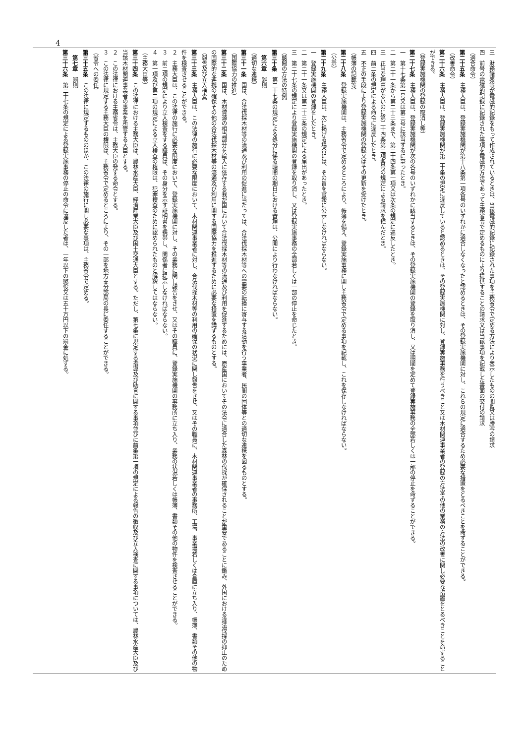4
三　財務諸表等が電磁的記録をもって作成されているときは、当該電磁的記録に記録された事項を主務省令で定める方法により表示したものの閲覧又は謄写の請求
四　前号の電磁的記録に記録された事項を電磁的方法であって主務省令で定めるものにより提供することの請求又は当該事項を記載した書面の交付の請求
（適合命令）
第二十五条　主務大臣は、登録実施機関が第十八条第一項各号のいずれかに適合しなくなったと認めるときは、その登録実施機関に対し、これらの規定に適合するため必要な措置をとるべきことを命ずることができる。
（改善命令）
第二十六条　主務大臣は、登録実施機関が第二十条の規定に違反していると認めるときは、その登録実施機関に対し、登録実施事務を行うべきこと又は木材関連事業者の登録の方法その他の業務の方法の改善に関し必要な措置をとるべきことを命ずることができる。
（登録実施機関の登録の取消し等）
第二十七条　主務大臣は、登録実施機関が次の各号のいずれかに該当するときは、その登録実施機関の登録を取り消し、又は期間を定めて登録実施事務の全部若しくは一部の停止を命ずることができる。
一　第十七条第一号又は第三号に該当するに至ったとき。
二　第二十一条から第二十三条まで、第二十四条第一項又は次条の規定に違反したとき。
三　正当な理由がないのに第二十四条第二項各号の規定による請求を拒んだとき。
四　前二条の規定による命令に違反したとき。
五　不正の手段により登録実施機関の登録又はその更新を受けたとき。
（帳簿の記載等）
第二十八条　登録実施機関は、主務省令で定めるところにより、帳簿を備え、登録実施事務に関し主務省令で定める事項を記載し、これを保存しなければならない。
（公示）
第二十九条　主務大臣は、次に掲げる場合には、その旨を官報に公示しなければならない。
一　登録実施機関の登録をしたとき。
二　第二十一条又は第二十三条の規定による届出があったとき。
三　第二十七条の規定により登録実施機関の登録を取り消し、又は登録実施事務の全部若しくは一部の停止を命じたとき。
（聴聞の方法の特例）
第三十条　第二十七条の規定による処分に係る聴聞の期日における審理は、公開により行わなければならない。
第六章　雑則
（適切な連携）
第三十一条　国は、合法伐採木材等の流通及び利用の促進に当たっては、合法伐採木材等への需要の転換に寄与する活動を行う事業者、民間の団体等との適切な連携を図るものとする。
（国際協力の推進）
第三十二条　国は、木材資源の相当部分を輸入に依存する我が国において合法伐採木材等の流通及び利用を促進するためには、原産国においてその法令に適合した森林の伐採が確保されることが重要であることに鑑み、外国における違法伐採の抑止のための国際的な連携の確保その他の合法伐採木材等の流通及び利用に関する国際協力を推進するために必要な措置を講ずるものとする。
（報告及び立入検査）
第三十三条　主務大臣は、この法律の施行に必要な限度において、木材関連事業者に対し、合法伐採木材等の利用の確保の状況に関し報告をさせ、又はその職員に、木材関連事業者の事務所、工場、事業場若しくは倉庫に立ち入り、帳簿、書類その他の物件を検査させることができる。
２　主務大臣は、この法律の施行に必要な限度において、登録実施機関に対し、その業務に関し報告をさせ、又はその職員に、登録実施機関の事務所に立ち入り、業務の状況若しくは帳簿、書類その他の物件を検査させることができる。
３　前二項の規定により立入検査をする職員は、その身分を示す証明書を携帯し、関係者に提示しなければならない。
４　第一項及び第二項の規定による立入検査の権限は、犯罪捜査のために認められたものと解釈してはならない。
（主務大臣等）
第三十四条　この法律における主務大臣は、農林水産大臣、経済産業大臣及び国土交通大臣とする。ただし、第七条に規定する指導及び助言に関する事項並びに前条第一項の規定による報告の徴収及び立入検査に関する事項については、農林水産大臣及び当該木材関連事業者の事業を所管する大臣とする。
２　この法律における主務省令は、主務大臣の発する命令とする。
３　この法律に規定する主務大臣の権限は、主務省令で定めるところにより、その一部を地方支分部局の長に委任することができる。
（省令への委任）
第三十五条　この法律に規定するもののほか、この法律の施行に関し必要な事項は、主務省令で定める。
第七章　罰則
第三十六条　第二十七条の規定による登録実施事務の停止の命令に違反した者は、一年以下の懲役又は五十万円以下の罰金に処する。